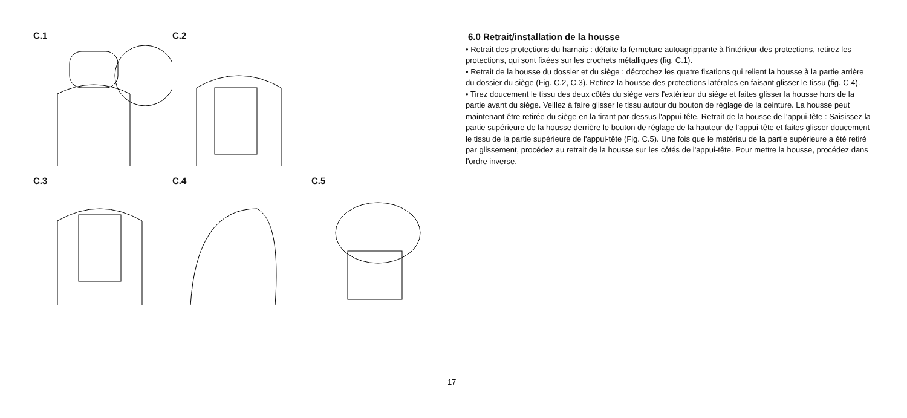C.1 C.2
C.3 C.4 C.5
6.0 Retrait/installation de la housse
• Retrait des protections du harnais : défaite la fermeture autoagrippante à l'intérieur des protections, retirez les protections, qui sont fixées sur les crochets métalliques (fig. C.1).
• Retrait de la housse du dossier et du siège : décrochez les quatre fixations qui relient la housse à la partie arrière du dossier du siège (Fig. C.2, C.3). Retirez la housse des protections latérales en faisant glisser le tissu (fig. C.4).
• Tirez doucement le tissu des deux côtés du siège vers l'extérieur du siège et faites glisser la housse hors de la partie avant du siège. Veillez à faire glisser le tissu autour du bouton de réglage de la ceinture. La housse peut maintenant être retirée du siège en la tirant par-dessus l'appui-tête. Retrait de la housse de l'appui-tête : Saisissez la partie supérieure de la housse derrière le bouton de réglage de la hauteur de l'appui-tête et faites glisser doucement le tissu de la partie supérieure de l'appui-tête (Fig. C.5). Une fois que le matériau de la partie supérieure a été retiré par glissement, procédez au retrait de la housse sur les côtés de l'appui-tête. Pour mettre la housse, procédez dans l'ordre inverse.
17